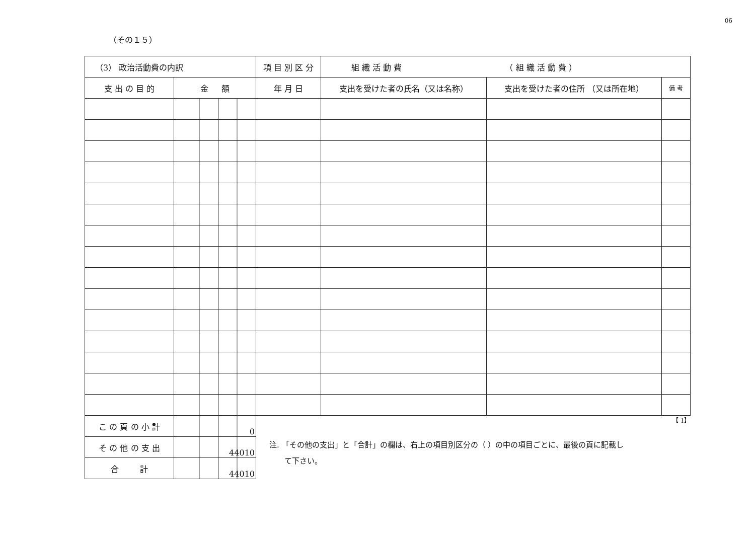06
（その１５）
| （3） 政治活動費の内訳 | | 項 目 別 区 分 | 組 織 活 動 費 （ 組 織 活 動 費 ） | | |
| --- | --- | --- | --- | --- | --- |
| 支 出 の 目 的 | 金 額 | 年 月 日 | 支出を受けた者の氏名（又は名称） | 支出を受けた者の住所 （又は所在地） | 備 考 |
| こ の 頁 の 小 計 | 0 | 【 1】 | | | |
| そ の 他 の 支 出 | 44010 | 注. 「その他の支出」と「合計」の欄は、右上の項目別区分の（ ）の中の項目ごとに、最後の頁に記載し て下さい。 | | | |
| 合 計 | 44010 | | | | |